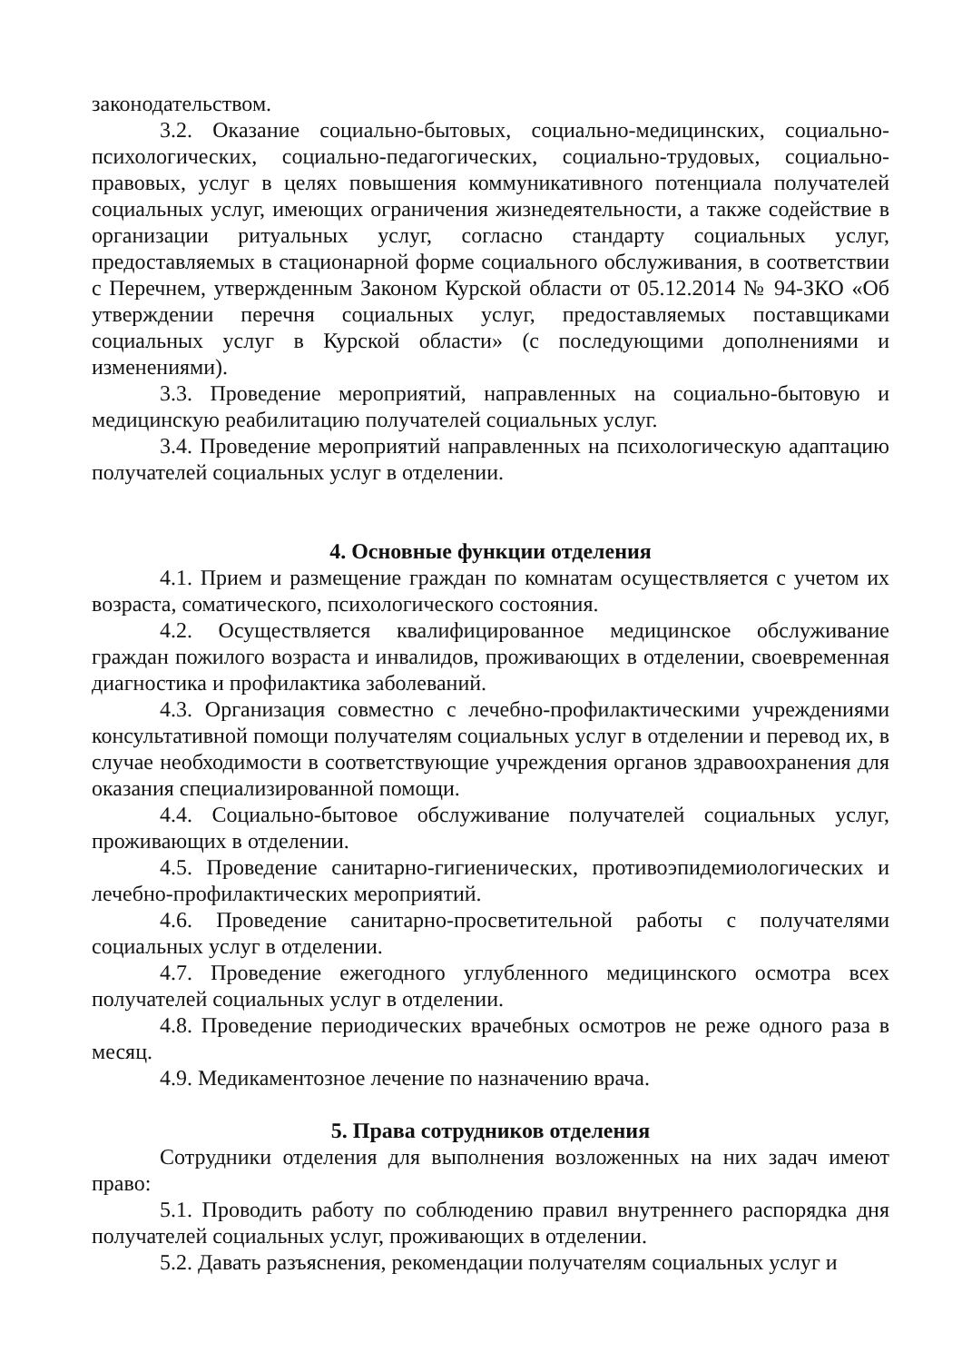законодательством.
3.2. Оказание социально-бытовых, социально-медицинских, социально-психологических, социально-педагогических, социально-трудовых, социально-правовых, услуг в целях повышения коммуникативного потенциала получателей социальных услуг, имеющих ограничения жизнедеятельности, а также содействие в организации ритуальных услуг, согласно стандарту социальных услуг, предоставляемых в стационарной форме социального обслуживания, в соответствии с Перечнем, утвержденным Законом Курской области от 05.12.2014 № 94-ЗКО «Об утверждении перечня социальных услуг, предоставляемых поставщиками социальных услуг в Курской области» (с последующими дополнениями и изменениями).
3.3. Проведение мероприятий, направленных на социально-бытовую и медицинскую реабилитацию получателей социальных услуг.
3.4. Проведение мероприятий направленных на психологическую адаптацию получателей социальных услуг в отделении.
4. Основные функции отделения
4.1. Прием и размещение граждан по комнатам осуществляется с учетом их возраста, соматического, психологического состояния.
4.2. Осуществляется квалифицированное медицинское обслуживание граждан пожилого возраста и инвалидов, проживающих в отделении, своевременная диагностика и профилактика заболеваний.
4.3. Организация совместно с лечебно-профилактическими учреждениями консультативной помощи получателям социальных услуг в отделении и перевод их, в случае необходимости в соответствующие учреждения органов здравоохранения для оказания специализированной помощи.
4.4. Социально-бытовое обслуживание получателей социальных услуг, проживающих в отделении.
4.5. Проведение санитарно-гигиенических, противоэпидемиологических и лечебно-профилактических мероприятий.
4.6. Проведение санитарно-просветительной работы с получателями социальных услуг в отделении.
4.7. Проведение ежегодного углубленного медицинского осмотра всех получателей социальных услуг в отделении.
4.8. Проведение периодических врачебных осмотров не реже одного раза в месяц.
4.9. Медикаментозное лечение по назначению врача.
5. Права сотрудников отделения
Сотрудники отделения для выполнения возложенных на них задач имеют право:
5.1. Проводить работу по соблюдению правил внутреннего распорядка дня получателей социальных услуг, проживающих в отделении.
5.2. Давать разъяснения, рекомендации получателям социальных услуг и